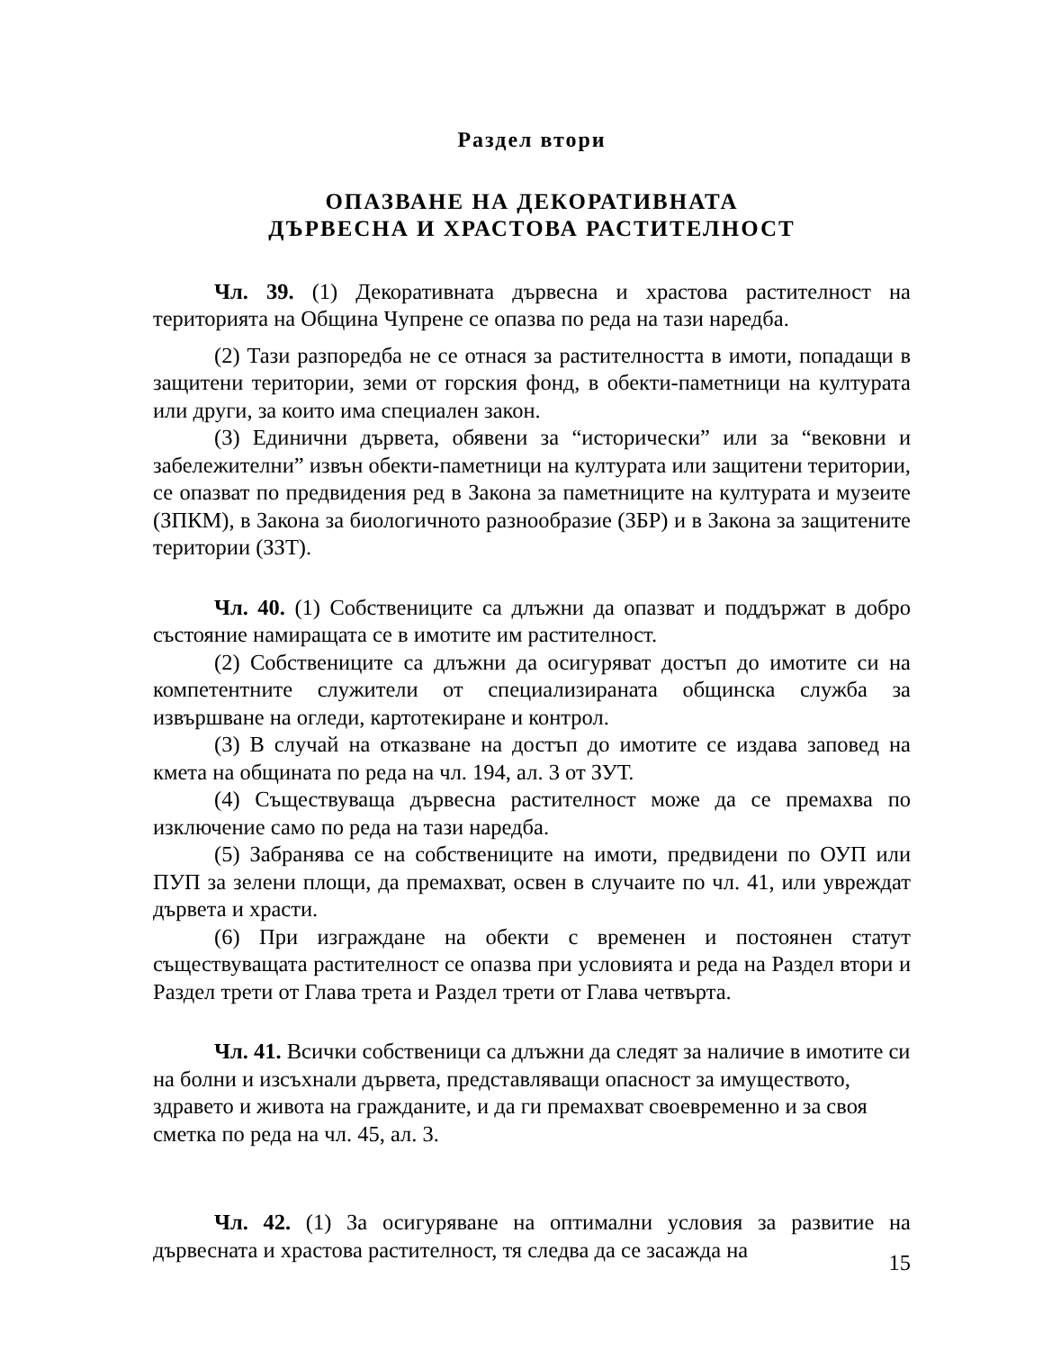Раздел втори
ОПАЗВАНЕ НА ДЕКОРАТИВНАТА
ДЪРВЕСНА И ХРАСТОВА РАСТИТЕЛНОСТ
Чл. 39. (1) Декоративната дървесна и храстова растителност на територията на Община Чупрене се опазва по реда на тази наредба.
(2) Тази разпоредба не се отнася за растителността в имоти, попадащи в защитени територии, земи от горския фонд, в обекти-паметници на културата или други, за които има специален закон.
(3) Единични дървета, обявени за “исторически” или за “вековни и забележителни” извън обекти-паметници на културата или защитени територии, се опазват по предвидения ред в Закона за паметниците на културата и музеите (ЗПКМ), в Закона за биологичното разнообразие (ЗБР) и в Закона за защитените територии (ЗЗТ).
Чл. 40. (1) Собствениците са длъжни да опазват и поддържат в добро състояние намиращата се в имотите им растителност.
(2) Собствениците са длъжни да осигуряват достъп до имотите си на компетентните служители от специализираната общинска служба за извършване на огледи, картотекиране и контрол.
(3) В случай на отказване на достъп до имотите се издава заповед на кмета на общината по реда на чл. 194, ал. 3 от ЗУТ.
(4) Съществуваща дървесна растителност може да се премахва по изключение само по реда на тази наредба.
(5) Забранява се на собствениците на имоти, предвидени по ОУП или ПУП за зелени площи, да премахват, освен в случаите по чл. 41, или увреждат дървета и храсти.
(6) При изграждане на обекти с временен и постоянен статут съществуващата растителност се опазва при условията и реда на Раздел втори и Раздел трети от Глава трета и Раздел трети от Глава четвърта.
Чл. 41. Всички собственици са длъжни да следят за наличие в имотите си на болни и изсъхнали дървета, представляващи опасност за имуществото, здравето и живота на гражданите, и да ги премахват своевременно и за своя сметка по реда на чл. 45, ал. 3.
Чл. 42. (1) За осигуряване на оптимални условия за развитие на дървесната и храстова растителност, тя следва да се засажда на
15